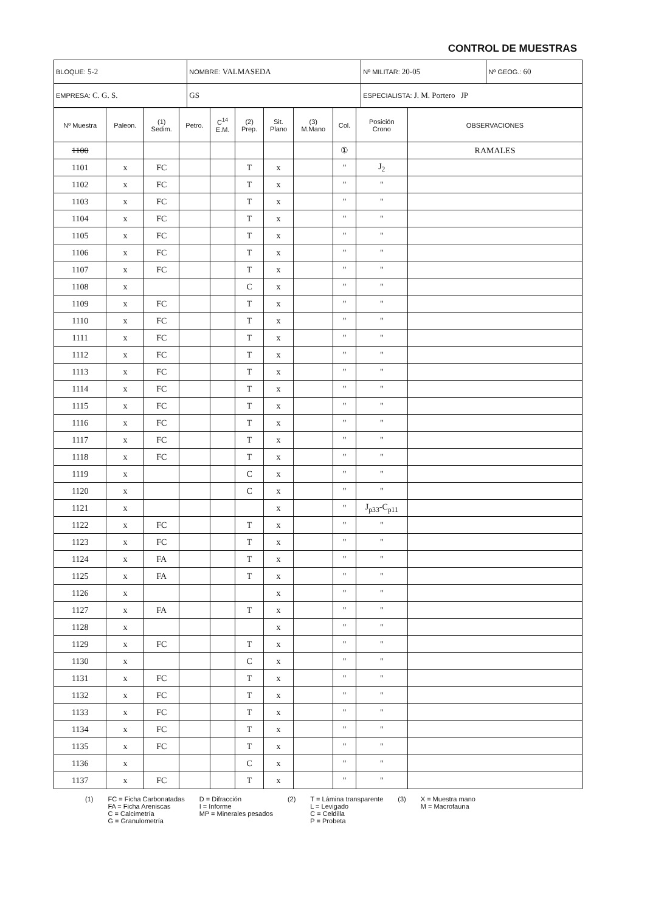CONTROL DE MUESTRAS
| BLOQUE: 5-2 | NOMBRE: VALMASEDA | | Nº MILITAR: 20-05 | Nº GEOG.: 60 |
| EMPRESA: C. G. S. | | GS | ESPECIALISTA: J. M. Portero JP | |
| Nº Muestra | Paleon. | (1) Sedim. | Petro. | C<sup>14</sup> E.M. | (2) Prep. | Sit. Plano | (3) M.Mano | Col. | Posición Crono | OBSERVACIONES |
| --- | --- | --- | --- | --- | --- | --- | --- | --- | --- | --- |
| 1100 | | | | | | | | ① | | RAMALES |
| 1101 | x | FC | | | T | x | | " | J<sub>2</sub> | |
| 1102 | x | FC | | | T | x | | " | " | |
| 1103 | x | FC | | | T | x | | " | " | |
| 1104 | x | FC | | | T | x | | " | " | |
| 1105 | x | FC | | | T | x | | " | " | |
| 1106 | x | FC | | | T | x | | " | " | |
| 1107 | x | FC | | | T | x | | " | " | |
| 1108 | x | | | | C | x | | " | " | |
| 1109 | x | FC | | | T | x | | " | " | |
| 1110 | x | FC | | | T | x | | " | " | |
| 1111 | x | FC | | | T | x | | " | " | |
| 1112 | x | FC | | | T | x | | " | " | |
| 1113 | x | FC | | | T | x | | " | " | |
| 1114 | x | FC | | | T | x | | " | " | |
| 1115 | x | FC | | | T | x | | " | " | |
| 1116 | x | FC | | | T | x | | " | " | |
| 1117 | x | FC | | | T | x | | " | " | |
| 1118 | x | FC | | | T | x | | " | " | |
| 1119 | x | | | | C | x | | " | " | |
| 1120 | x | | | | C | x | | " | " | |
| 1121 | x | | | | | x | | " | J<sub>p33</sub>-C<sub>p11</sub> | |
| 1122 | x | FC | | | T | x | | " | " | |
| 1123 | x | FC | | | T | x | | " | " | |
| 1124 | x | FA | | | T | x | | " | " | |
| 1125 | x | FA | | | T | x | | " | " | |
| 1126 | x | | | | | x | | " | " | |
| 1127 | x | FA | | | T | x | | " | " | |
| 1128 | x | | | | | x | | " | " | |
| 1129 | x | FC | | | T | x | | " | " | |
| 1130 | x | | | | C | x | | " | " | |
| 1131 | x | FC | | | T | x | | " | " | |
| 1132 | x | FC | | | T | x | | " | " | |
| 1133 | x | FC | | | T | x | | " | " | |
| 1134 | x | FC | | | T | x | | " | " | |
| 1135 | x | FC | | | T | x | | " | " | |
| 1136 | x | | | | C | x | | " | " | |
| 1137 | x | FC | | | T | x | | " | " | |
(1) FC = Ficha Carbonatadas
FA = Ficha Areniscas
C = Calcimetría
G = Granulometría
D = Difracción
I = Informe
MP = Minerales pesados
(2) T = Lámina transparente
L = Levigado
C = Celdilla
P = Probeta
(3) X = Muestra mano
M = Macrofauna